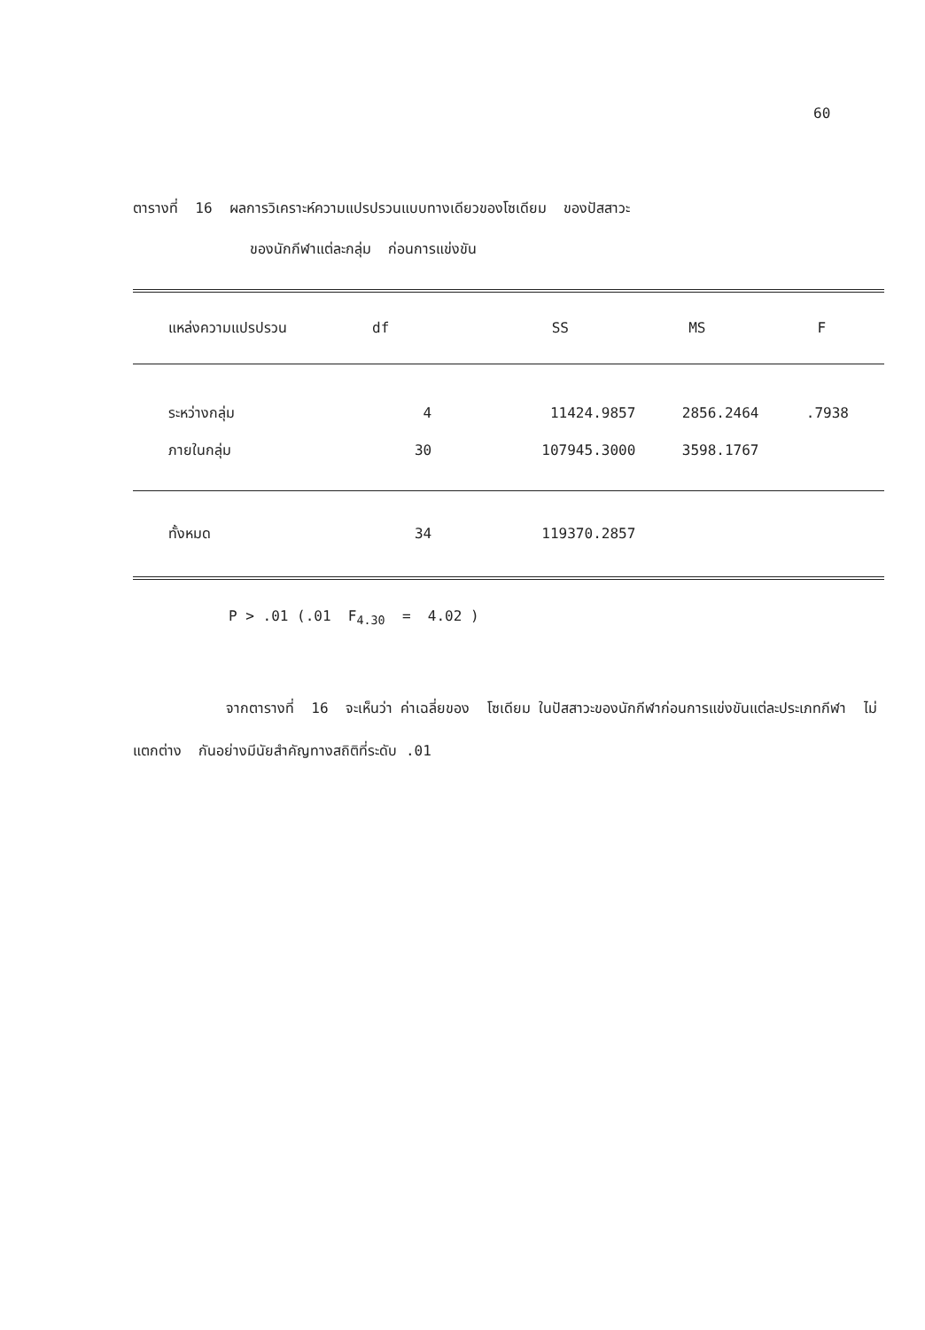60
ตารางที่ 16 ผลการวิเคราะห์ความแปรปรวนแบบทางเดียวของโซเดียม ของปัสสาวะ
ของนักกีฬาแต่ละกลุ่ม ก่อนการแข่งขัน
| แหล่งความแปรปรวน | df | SS | MS | F |
| --- | --- | --- | --- | --- |
| ระหว่างกลุ่ม | 4 | 11424.9857 | 2856.2464 | .7938 |
| ภายในกลุ่ม | 30 | 107945.3000 | 3598.1767 | |
| ทั้งหมด | 34 | 119370.2857 | | |
P > .01 (.01 F<sub>4.30</sub> = 4.02 )
จากตารางที่ 16 จะเห็นว่า ค่าเฉลี่ยของ โซเดียม ในปัสสาวะของนักกีฬาก่อนการแข่งขันแต่ละประเภทกีฬา ไม่แตกต่าง กันอย่างมีนัยสำคัญทางสถิติที่ระดับ .01